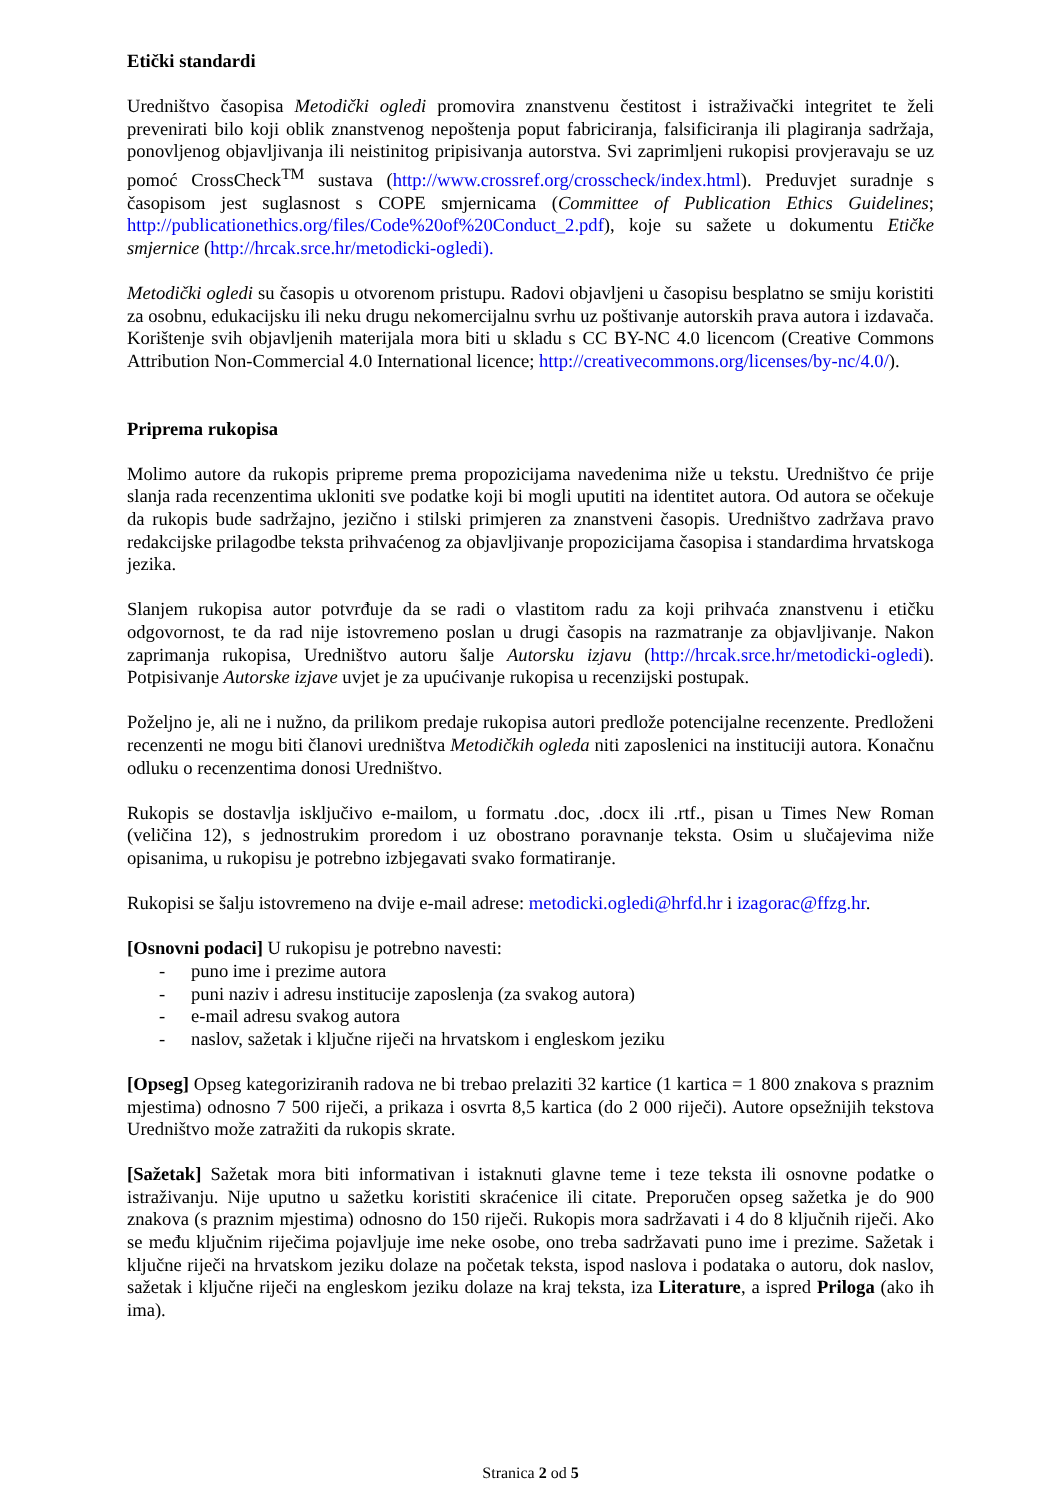Etički standardi
Uredništvo časopisa Metodički ogledi promovira znanstvenu čestitost i istraživački integritet te želi prevenirati bilo koji oblik znanstvenog nepoštenja poput fabriciranja, falsificiranja ili plagiranja sadržaja, ponovljenog objavljivanja ili neistinitog pripisivanja autorstva. Svi zaprimljeni rukopisi provjeravaju se uz pomoć CrossCheck<sup>TM</sup> sustava (http://www.crossref.org/crosscheck/index.html). Preduvjet suradnje s časopisom jest suglasnost s COPE smjernicama (Committee of Publication Ethics Guidelines; http://publicationethics.org/files/Code%20of%20Conduct_2.pdf), koje su sažete u dokumentu Etičke smjernice (http://hrcak.srce.hr/metodicki-ogledi).
Metodički ogledi su časopis u otvorenom pristupu. Radovi objavljeni u časopisu besplatno se smiju koristiti za osobnu, edukacijsku ili neku drugu nekomercijalnu svrhu uz poštivanje autorskih prava autora i izdavača. Korištenje svih objavljenih materijala mora biti u skladu s CC BY-NC 4.0 licencom (Creative Commons Attribution Non-Commercial 4.0 International licence; http://creativecommons.org/licenses/by-nc/4.0/).
Priprema rukopisa
Molimo autore da rukopis pripreme prema propozicijama navedenima niže u tekstu. Uredništvo će prije slanja rada recenzentima ukloniti sve podatke koji bi mogli uputiti na identitet autora. Od autora se očekuje da rukopis bude sadržajno, jezično i stilski primjeren za znanstveni časopis. Uredništvo zadržava pravo redakcijske prilagodbe teksta prihvaćenog za objavljivanje propozicijama časopisa i standardima hrvatskoga jezika.
Slanjem rukopisa autor potvrđuje da se radi o vlastitom radu za koji prihvaća znanstvenu i etičku odgovornost, te da rad nije istovremeno poslan u drugi časopis na razmatranje za objavljivanje. Nakon zaprimanja rukopisa, Uredništvo autoru šalje Autorsku izjavu (http://hrcak.srce.hr/metodicki-ogledi). Potpisivanje Autorske izjave uvjet je za upućivanje rukopisa u recenzijski postupak.
Poželjno je, ali ne i nužno, da prilikom predaje rukopisa autori predlože potencijalne recenzente. Predloženi recenzenti ne mogu biti članovi uredništva Metodičkih ogleda niti zaposlenici na instituciji autora. Konačnu odluku o recenzentima donosi Uredništvo.
Rukopis se dostavlja isključivo e-mailom, u formatu .doc, .docx ili .rtf., pisan u Times New Roman (veličina 12), s jednostrukim proredom i uz obostrano poravnanje teksta. Osim u slučajevima niže opisanima, u rukopisu je potrebno izbjegavati svako formatiranje.
Rukopisi se šalju istovremeno na dvije e-mail adrese: metodicki.ogledi@hrfd.hr i izagorac@ffzg.hr.
[Osnovni podaci] U rukopisu je potrebno navesti:
- puno ime i prezime autora
- puni naziv i adresu institucije zaposlenja (za svakog autora)
- e-mail adresu svakog autora
- naslov, sažetak i ključne riječi na hrvatskom i engleskom jeziku
[Opseg] Opseg kategoriziranih radova ne bi trebao prelaziti 32 kartice (1 kartica = 1 800 znakova s praznim mjestima) odnosno 7 500 riječi, a prikaza i osvrta 8,5 kartica (do 2 000 riječi). Autore opsežnijih tekstova Uredništvo može zatražiti da rukopis skrate.
[Sažetak] Sažetak mora biti informativan i istaknuti glavne teme i teze teksta ili osnovne podatke o istraživanju. Nije uputno u sažetku koristiti skraćenice ili citate. Preporučen opseg sažetka je do 900 znakova (s praznim mjestima) odnosno do 150 riječi. Rukopis mora sadržavati i 4 do 8 ključnih riječi. Ako se među ključnim riječima pojavljuje ime neke osobe, ono treba sadržavati puno ime i prezime. Sažetak i ključne riječi na hrvatskom jeziku dolaze na početak teksta, ispod naslova i podataka o autoru, dok naslov, sažetak i ključne riječi na engleskom jeziku dolaze na kraj teksta, iza Literature, a ispred Priloga (ako ih ima).
Stranica 2 od 5